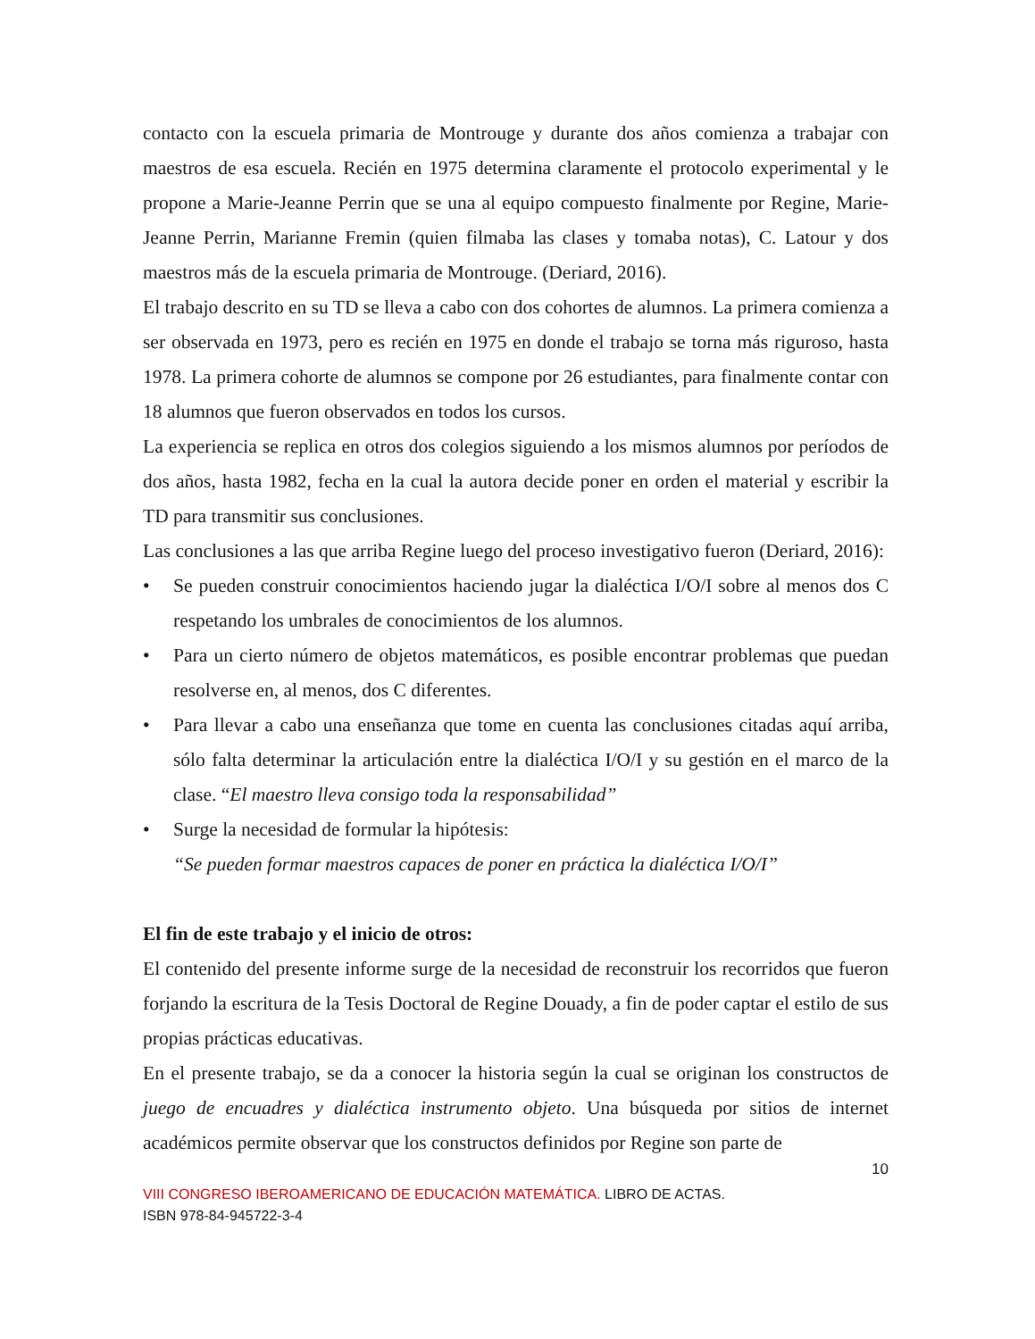contacto con la escuela primaria de Montrouge y durante dos años comienza a trabajar con maestros de esa escuela. Recién en 1975 determina claramente el protocolo experimental y le propone a Marie-Jeanne Perrin que se una al equipo compuesto finalmente por Regine, Marie-Jeanne Perrin, Marianne Fremin (quien filmaba las clases y tomaba notas), C. Latour y dos maestros más de la escuela primaria de Montrouge. (Deriard, 2016).
El trabajo descrito en su TD se lleva a cabo con dos cohortes de alumnos. La primera comienza a ser observada en 1973, pero es recién en 1975 en donde el trabajo se torna más riguroso, hasta 1978. La primera cohorte de alumnos se compone por 26 estudiantes, para finalmente contar con 18 alumnos que fueron observados en todos los cursos.
La experiencia se replica en otros dos colegios siguiendo a los mismos alumnos por períodos de dos años, hasta 1982, fecha en la cual la autora decide poner en orden el material y escribir la TD para transmitir sus conclusiones.
Las conclusiones a las que arriba Regine luego del proceso investigativo fueron (Deriard, 2016):
• Se pueden construir conocimientos haciendo jugar la dialéctica I/O/I sobre al menos dos C respetando los umbrales de conocimientos de los alumnos.
• Para un cierto número de objetos matemáticos, es posible encontrar problemas que puedan resolverse en, al menos, dos C diferentes.
• Para llevar a cabo una enseñanza que tome en cuenta las conclusiones citadas aquí arriba, sólo falta determinar la articulación entre la dialéctica I/O/I y su gestión en el marco de la clase. “El maestro lleva consigo toda la responsabilidad”
• Surge la necesidad de formular la hipótesis:
“Se pueden formar maestros capaces de poner en práctica la dialéctica I/O/I”
El fin de este trabajo y el inicio de otros:
El contenido del presente informe surge de la necesidad de reconstruir los recorridos que fueron forjando la escritura de la Tesis Doctoral de Regine Douady, a fin de poder captar el estilo de sus propias prácticas educativas.
En el presente trabajo, se da a conocer la historia según la cual se originan los constructos de juego de encuadres y dialéctica instrumento objeto. Una búsqueda por sitios de internet académicos permite observar que los constructos definidos por Regine son parte de
10
VIII CONGRESO IBEROAMERICANO DE EDUCACIÓN MATEMÁTICA. LIBRO DE ACTAS.
ISBN 978-84-945722-3-4